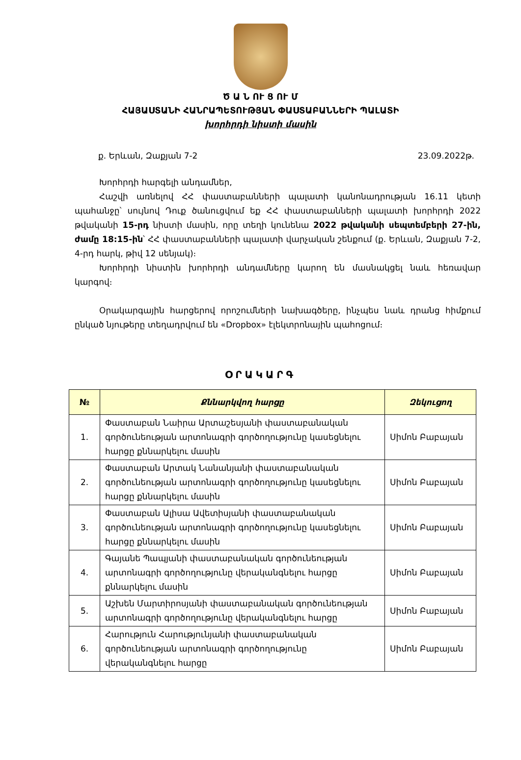Ծ Ա Ն ՈՒ Ց ՈՒ Մ
ՀԱՅԱՍՏԱՆԻ ՀԱՆՐԱՊԵՏՈՒԹՅԱՆ ՓԱՍՏԱԲԱՆՆԵՐԻ ՊԱԼԱՏԻ
խորհրդի նիստի մասին
ք. Երևան, Զաքյան 7-2 23.09.2022թ.
Խորհրդի հարգելի անդամներ,
Հաշվի առնելով ՀՀ փաստաբանների պալատի կանոնադրության 16.11 կետի պահանջը՝ սույնով Դուք ծանուցվում եք ՀՀ փաստաբանների պալատի խորհրդի 2022 թվականի 15-րդ նիստի մասին, որը տեղի կունենա 2022 թվականի սեպտեմբերի 27-ին, ժամը 18:15-ին՝ ՀՀ փաստաբանների պալատի վարչական շենքում (ք. Երևան, Զաքյան 7-2, 4-րդ հարկ, թիվ 12 սենյակ)։
Խորհրդի նիստին խորհրդի անդամները կարող են մասնակցել նաև հեռավար կարգով։
Օրակարգային հարցերով որոշումների նախագծերը, ինչպես նաև դրանց հիմքում ընկած նյութերը տեղադրվում են «Dropbox» էլեկտրոնային պահոցում։
ՕՐԱԿԱՐԳ
| № | Քննարկվող հարցը | Զեկուցող |
| --- | --- | --- |
| 1. | Փաստաբան Նաիրա Արտաշեսյանի փաստաբանական գործունեության արտոնագրի գործողությունը կասեցնելու հարցը քննարկելու մասին | Սիմոն Բաբայան |
| 2. | Փաստաբան Արտակ Նանանյանի փաստաբանական գործունեության արտոնագրի գործողությունը կասեցնելու հարցը քննարկելու մասին | Սիմոն Բաբայան |
| 3. | Փաստաբան Ալիսա Ավետիսյանի փաստաբանական գործունեության արտոնագրի գործողությունը կասեցնելու հարցը քննարկելու մասին | Սիմոն Բաբայան |
| 4. | Գայանե Պապյանի փաստաբանական գործունեության արտոնագրի գործողությունը վերականգնելու հարցը քննարկելու մասին | Սիմոն Բաբայան |
| 5. | Աշխեն Մարտիրոսյանի փաստաբանական գործունեության արտոնագրի գործողությունը վերականգնելու հարցը | Սիմոն Բաբայան |
| 6. | Հարություն Հարությունյանի փաստաբանական գործունեության արտոնագրի գործողությունը վերականգնելու հարցը | Սիմոն Բաբայան |